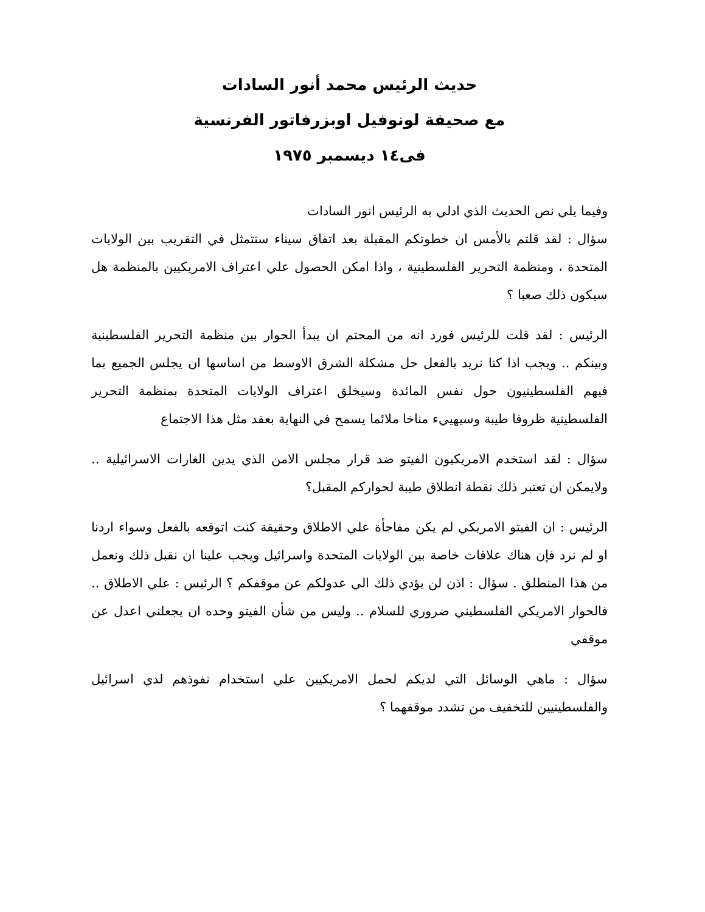حديث الرئيس محمد أنور السادات
مع صحيفة لونوفيل اوبزرفاتور الفرنسية
فى١٤ ديسمبر ١٩٧٥
وفيما يلي نص الحديث الذي ادلي به الرئيس انور السادات
سؤال : لقد قلتم بالأمس ان خطوتكم المقبلة بعد اتفاق سيناء ستتمثل في التقريب بين الولايات المتحدة ، ومنظمة التحرير الفلسطينية ، واذا امكن الحصول علي اعتراف الامريكيين بالمنظمة هل سيكون ذلك صعبا ؟
الرئيس : لقد قلت للرئيس فورد انه من المحتم ان يبدأ الحوار بين منظمة التحرير الفلسطينية وبينكم .. ويجب اذا كنا نريد بالفعل حل مشكلة الشرق الاوسط من اساسها ان يجلس الجميع بما فيهم الفلسطينيون حول نفس المائدة وسيخلق اعتراف الولايات المتحدة بمنظمة التحرير الفلسطينية ظروفا طيبة وسيهييء مناخا ملائما يسمح في النهاية بعقد مثل هذا الاجتماع
سؤال : لقد استخدم الامريكيون الفيتو ضد قرار مجلس الامن الذي يدين الغارات الاسرائيلية .. ولايمكن ان تعتبر ذلك نقطة انطلاق طيبة لحواركم المقبل؟
الرئيس : ان الفيتو الامريكي لم يكن مفاجأة علي الاطلاق وحقيقة كنت اتوقعه بالفعل وسواء اردنا او لم نرد فإن هناك علاقات خاصة بين الولايات المتحدة واسرائيل ويجب علينا ان نقبل ذلك ونعمل من هذا المنطلق . سؤال : اذن لن يؤدي ذلك الي عدولكم عن موقفكم ؟ الرئيس : علي الاطلاق .. فالحوار الامريكي الفلسطيني ضروري للسلام .. وليس من شأن الفيتو وحده ان يجعلني اعدل عن موقفي
سؤال : ماهي الوسائل التي لديكم لحمل الامريكيين علي استخدام نفوذهم لدي اسرائيل والفلسطينيين للتخفيف من تشدد موقفهما ؟